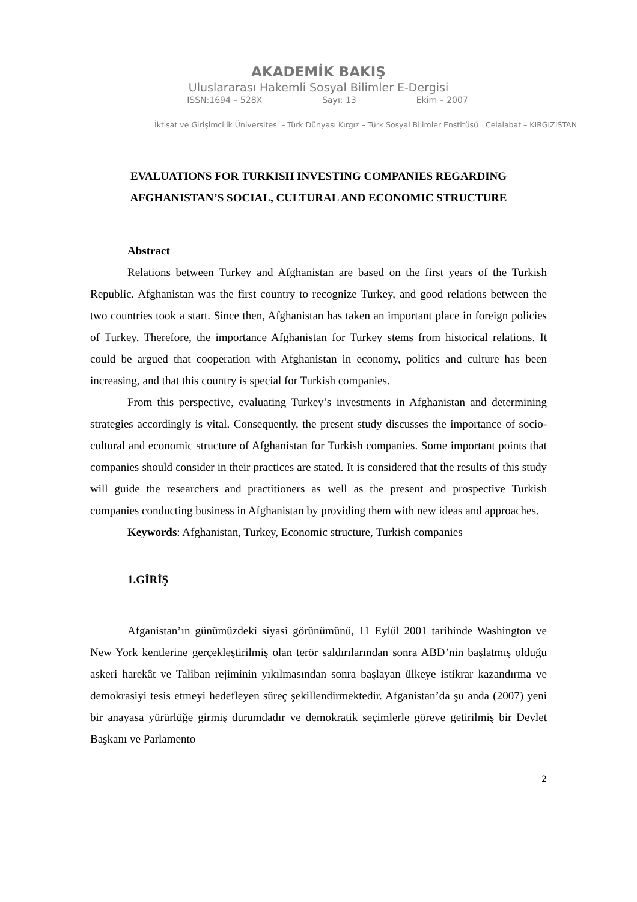AKADEMİK BAKIŞ
Uluslararası Hakemli Sosyal Bilimler E-Dergisi
ISSN:1694 – 528X Sayı: 13 Ekim – 2007
İktisat ve Girişimcilik Üniversitesi – Türk Dünyası Kırgız – Türk Sosyal Bilimler Enstitüsü Celalabat – KIRGIZİSTAN
EVALUATIONS FOR TURKISH INVESTING COMPANIES REGARDING
AFGHANISTAN’S SOCIAL, CULTURAL AND ECONOMIC STRUCTURE
Abstract
Relations between Turkey and Afghanistan are based on the first years of the Turkish Republic. Afghanistan was the first country to recognize Turkey, and good relations between the two countries took a start. Since then, Afghanistan has taken an important place in foreign policies of Turkey. Therefore, the importance Afghanistan for Turkey stems from historical relations. It could be argued that cooperation with Afghanistan in economy, politics and culture has been increasing, and that this country is special for Turkish companies.
From this perspective, evaluating Turkey’s investments in Afghanistan and determining strategies accordingly is vital. Consequently, the present study discusses the importance of socio-cultural and economic structure of Afghanistan for Turkish companies. Some important points that companies should consider in their practices are stated. It is considered that the results of this study will guide the researchers and practitioners as well as the present and prospective Turkish companies conducting business in Afghanistan by providing them with new ideas and approaches.
Keywords: Afghanistan, Turkey, Economic structure, Turkish companies
1.GİRİŞ
Afganistan’ın günümüzdeki siyasi görünümünü, 11 Eylül 2001 tarihinde Washington ve New York kentlerine gerçekleştirilmiş olan terör saldırılarından sonra ABD’nin başlatmış olduğu askeri harekât ve Taliban rejiminin yıkılmasından sonra başlayan ülkeye istikrar kazandırma ve demokrasiyi tesis etmeyi hedefleyen süreç şekillendirmektedir. Afganistan’da şu anda (2007) yeni bir anayasa yürürlüğe girmiş durumdadır ve demokratik seçimlerle göreve getirilmiş bir Devlet Başkanı ve Parlamento
2